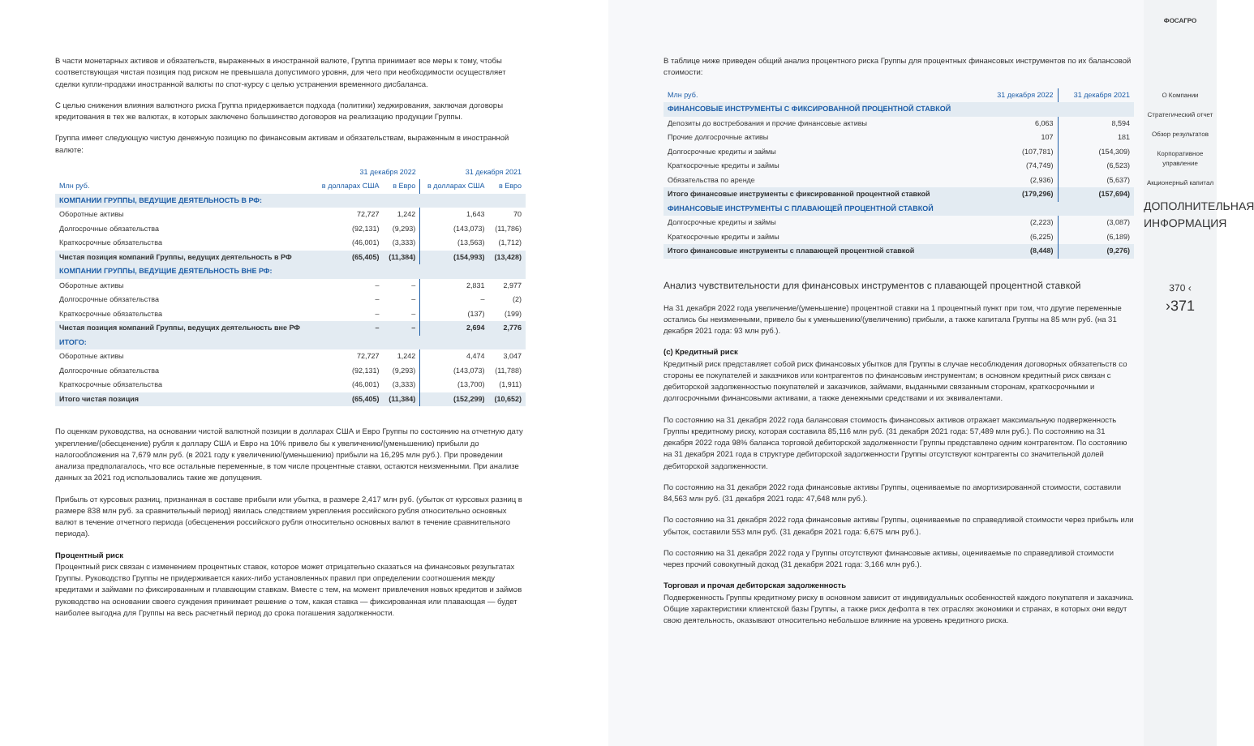В части монетарных активов и обязательств, выраженных в иностранной валюте, Группа принимает все меры к тому, чтобы соответствующая чистая позиция под риском не превышала допустимого уровня, для чего при необходимости осуществляет сделки купли-продажи иностранной валюты по спот-курсу с целью устранения временного дисбаланса.
С целью снижения влияния валютного риска Группа придерживается подхода (политики) хеджирования, заключая договоры кредитования в тех же валютах, в которых заключено большинство договоров на реализацию продукции Группы.
Группа имеет следующую чистую денежную позицию по финансовым активам и обязательствам, выраженным в иностранной валюте:
| | 31 декабря 2022 | | 31 декабря 2021 | |
| --- | --- | --- | --- | --- |
| Млн руб. | в долларах США | в Евро | в долларах США | в Евро |
| КОМПАНИИ ГРУППЫ, ВЕДУЩИЕ ДЕЯТЕЛЬНОСТЬ В РФ: | | | | |
| Оборотные активы | 72,727 | 1,242 | 1,643 | 70 |
| Долгосрочные обязательства | (92,131) | (9,293) | (143,073) | (11,786) |
| Краткосрочные обязательства | (46,001) | (3,333) | (13,563) | (1,712) |
| Чистая позиция компаний Группы, ведущих деятельность в РФ | (65,405) | (11,384) | (154,993) | (13,428) |
| КОМПАНИИ ГРУППЫ, ВЕДУЩИЕ ДЕЯТЕЛЬНОСТЬ ВНЕ РФ: | | | | |
| Оборотные активы | – | – | 2,831 | 2,977 |
| Долгосрочные обязательства | – | – | – | (2) |
| Краткосрочные обязательства | – | – | (137) | (199) |
| Чистая позиция компаний Группы, ведущих деятельность вне РФ | – | – | 2,694 | 2,776 |
| ИТОГО: | | | | |
| Оборотные активы | 72,727 | 1,242 | 4,474 | 3,047 |
| Долгосрочные обязательства | (92,131) | (9,293) | (143,073) | (11,788) |
| Краткосрочные обязательства | (46,001) | (3,333) | (13,700) | (1,911) |
| Итого чистая позиция | (65,405) | (11,384) | (152,299) | (10,652) |
По оценкам руководства, на основании чистой валютной позиции в долларах США и Евро Группы по состоянию на отчетную дату укрепление/(обесценение) рубля к доллару США и Евро на 10% привело бы к увеличению/(уменьшению) прибыли до налогообложения на 7,679 млн руб. (в 2021 году к увеличению/(уменьшению) прибыли на 16,295 млн руб.). При проведении анализа предполагалось, что все остальные переменные, в том числе процентные ставки, остаются неизменными. При анализе данных за 2021 год использовались такие же допущения.
Прибыль от курсовых разниц, признанная в составе прибыли или убытка, в размере 2,417 млн руб. (убыток от курсовых разниц в размере 838 млн руб. за сравнительный период) явилась следствием укрепления российского рубля относительно основных валют в течение отчетного периода (обесценения российского рубля относительно основных валют в течение сравнительного периода).
Процентный риск
Процентный риск связан с изменением процентных ставок, которое может отрицательно сказаться на финансовых результатах Группы. Руководство Группы не придерживается каких-либо установленных правил при определении соотношения между кредитами и займами по фиксированным и плавающим ставкам. Вместе с тем, на момент привлечения новых кредитов и займов руководство на основании своего суждения принимает решение о том, какая ставка — фиксированная или плавающая — будет наиболее выгодна для Группы на весь расчетный период до срока погашения задолженности.
В таблице ниже приведен общий анализ процентного риска Группы для процентных финансовых инструментов по их балансовой стоимости:
| Млн руб. | 31 декабря 2022 | 31 декабря 2021 |
| --- | --- | --- |
| ФИНАНСОВЫЕ ИНСТРУМЕНТЫ С ФИКСИРОВАННОЙ ПРОЦЕНТНОЙ СТАВКОЙ | | |
| Депозиты до востребования и прочие финансовые активы | 6,063 | 8,594 |
| Прочие долгосрочные активы | 107 | 181 |
| Долгосрочные кредиты и займы | (107,781) | (154,309) |
| Краткосрочные кредиты и займы | (74,749) | (6,523) |
| Обязательства по аренде | (2,936) | (5,637) |
| Итого финансовые инструменты с фиксированной процентной ставкой | (179,296) | (157,694) |
| ФИНАНСОВЫЕ ИНСТРУМЕНТЫ С ПЛАВАЮЩЕЙ ПРОЦЕНТНОЙ СТАВКОЙ | | |
| Долгосрочные кредиты и займы | (2,223) | (3,087) |
| Краткосрочные кредиты и займы | (6,225) | (6,189) |
| Итого финансовые инструменты с плавающей процентной ставкой | (8,448) | (9,276) |
Анализ чувствительности для финансовых инструментов с плавающей процентной ставкой
На 31 декабря 2022 года увеличение/(уменьшение) процентной ставки на 1 процентный пункт при том, что другие переменные остались бы неизменными, привело бы к уменьшению/(увеличению) прибыли, а также капитала Группы на 85 млн руб. (на 31 декабря 2021 года: 93 млн руб.).
(c) Кредитный риск
Кредитный риск представляет собой риск финансовых убытков для Группы в случае несоблюдения договорных обязательств со стороны ее покупателей и заказчиков или контрагентов по финансовым инструментам; в основном кредитный риск связан с дебиторской задолженностью покупателей и заказчиков, займами, выданными связанным сторонам, краткосрочными и долгосрочными финансовыми активами, а также денежными средствами и их эквивалентами.
По состоянию на 31 декабря 2022 года балансовая стоимость финансовых активов отражает максимальную подверженность Группы кредитному риску, которая составила 85,116 млн руб. (31 декабря 2021 года: 57,489 млн руб.). По состоянию на 31 декабря 2022 года 98% баланса торговой дебиторской задолженности Группы представлено одним контрагентом. По состоянию на 31 декабря 2021 года в структуре дебиторской задолженности Группы отсутствуют контрагенты со значительной долей дебиторской задолженности.
По состоянию на 31 декабря 2022 года финансовые активы Группы, оцениваемые по амортизированной стоимости, составили 84,563 млн руб. (31 декабря 2021 года: 47,648 млн руб.).
По состоянию на 31 декабря 2022 года финансовые активы Группы, оцениваемые по справедливой стоимости через прибыль или убыток, составили 553 млн руб. (31 декабря 2021 года: 6,675 млн руб.).
По состоянию на 31 декабря 2022 года у Группы отсутствуют финансовые активы, оцениваемые по справедливой стоимости через прочий совокупный доход (31 декабря 2021 года: 3,166 млн руб.).
Торговая и прочая дебиторская задолженность
Подверженность Группы кредитному риску в основном зависит от индивидуальных особенностей каждого покупателя и заказчика. Общие характеристики клиентской базы Группы, а также риск дефолта в тех отраслях экономики и странах, в которых они ведут свою деятельность, оказывают относительно небольшое влияние на уровень кредитного риска.
ФОСАГРО
О Компании
Стратегический отчет
Обзор результатов
Корпоративное управление
Акционерный капитал
ДОПОЛНИТЕЛЬНАЯ ИНФОРМАЦИЯ
370 ‹
›371